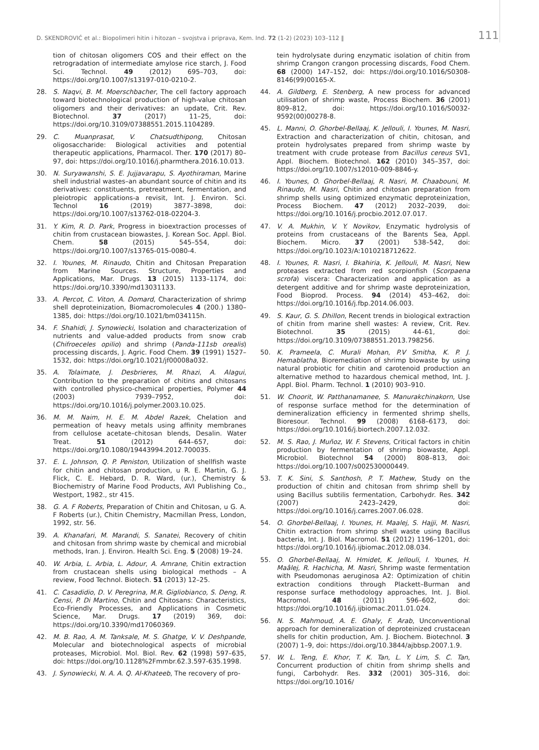D. SKENDROVIĆ et al.: Biopolimeri hitin i hitozan – svojstva i priprava, Kem. Ind. 72 (1-2) (2023) 103–112 ‖ 111
tion of chitosan oligomers COS and their effect on the retrogradation of intermediate amylose rice starch, J. Food Sci. Technol. 49 (2012) 695–703, doi: https://doi.org/10.1007/s13197-010-0210-2.
28. S. Naqvi, B. M. Moerschbacher, The cell factory approach toward biotechnological production of high-value chitosan oligomers and their derivatives: an update, Crit. Rev. Biotechnol. 37 (2017) 11–25, doi: https://doi.org/10.3109/07388551.2015.1104289.
29. C. Muanprasat, V. Chatsudthipong, Chitosan oligosaccharide: Biological activities and potential therapeutic applications, Pharmacol. Ther. 170 (2017) 80–97, doi: https://doi.org/10.1016/j.pharmthera.2016.10.013.
30. N. Suryawanshi, S. E. Jujjavarapu, S. Ayothiraman, Marine shell industrial wastes–an abundant source of chitin and its derivatives: constituents, pretreatment, fermentation, and pleiotropic applications-a revisit, Int. J. Environ. Sci. Technol 16 (2019) 3877–3898, doi: https://doi.org/10.1007/s13762-018-02204-3.
31. Y. Kim, R. D. Park, Progress in bioextraction processes of chitin from crustacean biowastes, J. Korean Soc. Appl. Biol. Chem. 58 (2015) 545–554, doi: https://doi.org/10.1007/s13765-015-0080-4.
32. I. Younes, M. Rinaudo, Chitin and Chitosan Preparation from Marine Sources. Structure, Properties and Applications, Mar. Drugs. 13 (2015) 1133–1174, doi: https://doi.org/10.3390/md13031133.
33. A. Percot, C. Viton, A. Domard, Characterization of shrimp shell deproteinization, Biomacromolecules 4 (200.) 1380–1385, doi: https://doi.org/10.1021/bm034115h.
34. F. Shahidi, J. Synowiecki, Isolation and characterization of nutrients and value-added products from snow crab (Chifroeceles opilio) and shrimp (Panda-111sb orealis) processing discards, J. Agric. Food Chem. 39 (1991) 1527–1532, doi: https://doi.org/10.1021/jf00008a032.
35. A. Tolaimate, J. Desbrieres, M. Rhazi, A. Alagui, Contribution to the preparation of chitins and chitosans with controlled physico-chemical properties, Polymer 44 (2003) 7939–7952, doi: https://doi.org/10.1016/j.polymer.2003.10.025.
36. M. M. Naim, H. E. M. Abdel Razek, Chelation and permeation of heavy metals using affinity membranes from cellulose acetate–chitosan blends, Desalin. Water Treat. 51 (2012) 644–657, doi: https://doi.org/10.1080/19443994.2012.700035.
37. E. L. Johnson, Q. P. Peniston, Utilization of shellfish waste for chitin and chitosan production, u R. E. Martin, G. J. Flick, C. E. Hebard, D. R. Ward, (ur.), Chemistry & Biochemistry of Marine Food Products, AVI Publishing Co., Westport, 1982., str 415.
38. G. A. F Roberts, Preparation of Chitin and Chitosan, u G. A. F Roberts (ur.), Chitin Chemistry, Macmillan Press, London, 1992, str. 56.
39. A. Khanafari, M. Marandi, S. Sanatei, Recovery of chitin and chitosan from shrimp waste by chemical and microbial methods, Iran. J. Environ. Health Sci. Eng. 5 (2008) 19–24.
40. W. Arbia, L. Arbia, L. Adour, A. Amrane, Chitin extraction from crustacean shells using biological methods – A review, Food Technol. Biotech. 51 (2013) 12–25.
41. C. Casadidio, D. V. Peregrina, M.R. Gigliobianco, S. Deng, R. Censi, P. Di Martino, Chitin and Chitosans: Characteristics, Eco-Friendly Processes, and Applications in Cosmetic Science, Mar. Drugs. 17 (2019) 369, doi: https://doi.org/10.3390/md17060369.
42. M. B. Rao, A. M. Tanksale, M. S. Ghatge, V. V. Deshpande, Molecular and biotechnological aspects of microbial proteases, Microbiol. Mol. Biol. Rev. 62 (1998) 597–635, doi: https://doi.org/10.1128%2Fmmbr.62.3.597-635.1998.
43. J. Synowiecki, N. A. A. Q. Al-Khateeb, The recovery of pro-
tein hydrolysate during enzymatic isolation of chitin from shrimp Crangon crangon processing discards, Food Chem. 68 (2000) 147–152, doi: https://doi.org/10.1016/S0308-8146(99)00165-X.
44. A. Gildberg, E. Stenberg, A new process for advanced utilisation of shrimp waste, Process Biochem. 36 (2001) 809–812, doi: https://doi.org/10.1016/S0032-9592(00)00278-8.
45. L. Manni, O. Ghorbel-Bellaaj, K. Jellouli, I. Younes, M. Nasri, Extraction and characterization of chitin, chitosan, and protein hydrolysates prepared from shrimp waste by treatment with crude protease from Bacillus cereus SV1, Appl. Biochem. Biotechnol. 162 (2010) 345–357, doi: https://doi.org/10.1007/s12010-009-8846-y.
46. I. Younes, O. Ghorbel-Bellaaj, R. Nasri, M. Chaabouni, M. Rinaudo, M. Nasri, Chitin and chitosan preparation from shrimp shells using optimized enzymatic deproteinization, Process Biochem. 47 (2012) 2032–2039, doi: https://doi.org/10.1016/j.procbio.2012.07.017.
47. V. A. Mukhin, V. Y. Novikov, Enzymatic hydrolysis of proteins from crustaceans of the Barents Sea, Appl. Biochem. Micro. 37 (2001) 538–542, doi: https://doi.org/10.1023/A:1010218712622.
48. I. Younes, R. Nasri, I. Bkahiria, K. Jellouli, M. Nasri, New proteases extracted from red scorpionfish (Scorpaena scrofa) viscera: Characterization and application as a detergent additive and for shrimp waste deproteinization, Food Bioprod. Process. 94 (2014) 453–462, doi: https://doi.org/10.1016/j.fbp.2014.06.003.
49. S. Kaur, G. S. Dhillon, Recent trends in biological extraction of chitin from marine shell wastes: A review, Crit. Rev. Biotechnol. 35 (2015) 44–61, doi: https://doi.org/10.3109/07388551.2013.798256.
50. K. Prameela, C. Murali Mohan, P.V Smitha, K. P. J. Hemablatha, Bioremediation of shrimp biowaste by using natural probiotic for chitin and carotenoid production an alternative method to hazardous chemical method, Int. J. Appl. Biol. Pharm. Technol. 1 (2010) 903–910.
51. W. Choorit, W. Patthanamanee, S. Manurakchinakorn, Use of response surface method for the determination of demineralization efficiency in fermented shrimp shells, Bioresour. Technol. 99 (2008) 6168–6173, doi: https://doi.org/10.1016/j.biortech.2007.12.032.
52. M. S. Rao, J. Muñoz, W. F. Stevens, Critical factors in chitin production by fermentation of shrimp biowaste, Appl. Microbiol. Biotechnol 54 (2000) 808–813, doi: https://doi.org/10.1007/s002530000449.
53. T. K. Sini, S. Santhosh, P. T. Mathew, Study on the production of chitin and chitosan from shrimp shell by using Bacillus subtilis fermentation, Carbohydr. Res. 342 (2007) 2423–2429, doi: https://doi.org/10.1016/j.carres.2007.06.028.
54. O. Ghorbel-Bellaaj, I. Younes, H. Maalej, S. Hajji, M. Nasri, Chitin extraction from shrimp shell waste using Bacillus bacteria, Int. J. Biol. Macromol. 51 (2012) 1196–1201, doi: https://doi.org/10.1016/j.ijbiomac.2012.08.034.
55. O. Ghorbel-Bellaaj, N. Hmidet, K. Jellouli, I. Younes, H. Maâlej, R. Hachicha, M. Nasri, Shrimp waste fermentation with Pseudomonas aeruginosa A2: Optimization of chitin extraction conditions through Plackett–Burman and response surface methodology approaches, Int. J. Biol. Macromol. 48 (2011) 596–602, doi: https://doi.org/10.1016/j.ijbiomac.2011.01.024.
56. N. S. Mahmoud, A. E. Ghaly, F. Arab, Unconventional approach for demineralization of deproteinized crustacean shells for chitin production, Am. J. Biochem. Biotechnol. 3 (2007) 1–9, doi: https://doi.org/10.3844/ajbbsp.2007.1.9.
57. W. L. Teng, E. Khor, T. K. Tan, L. Y. Lim, S. C. Tan, Concurrent production of chitin from shrimp shells and fungi, Carbohydr. Res. 332 (2001) 305–316, doi: https://doi.org/10.1016/